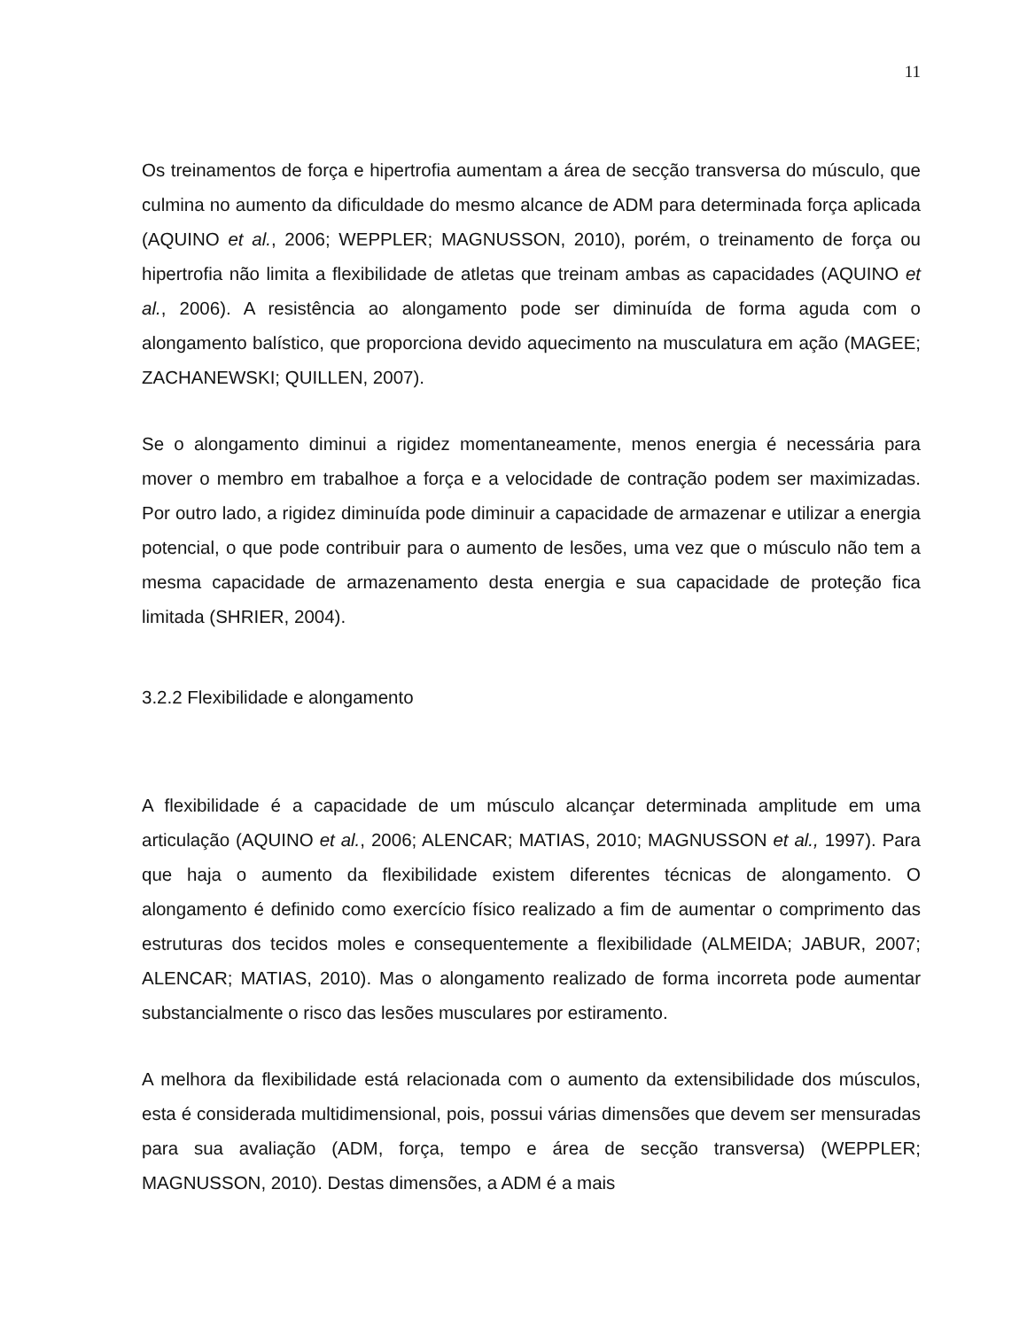11
Os treinamentos de força e hipertrofia aumentam a área de secção transversa do músculo, que culmina no aumento da dificuldade do mesmo alcance de ADM para determinada força aplicada (AQUINO et al., 2006; WEPPLER; MAGNUSSON, 2010), porém, o treinamento de força ou hipertrofia não limita a flexibilidade de atletas que treinam ambas as capacidades (AQUINO et al., 2006). A resistência ao alongamento pode ser diminuída de forma aguda com o alongamento balístico, que proporciona devido aquecimento na musculatura em ação (MAGEE; ZACHANEWSKI; QUILLEN, 2007).
Se o alongamento diminui a rigidez momentaneamente, menos energia é necessária para mover o membro em trabalhoe a força e a velocidade de contração podem ser maximizadas. Por outro lado, a rigidez diminuída pode diminuir a capacidade de armazenar e utilizar a energia potencial, o que pode contribuir para o aumento de lesões, uma vez que o músculo não tem a mesma capacidade de armazenamento desta energia e sua capacidade de proteção fica limitada (SHRIER, 2004).
3.2.2 Flexibilidade e alongamento
A flexibilidade é a capacidade de um músculo alcançar determinada amplitude em uma articulação (AQUINO et al., 2006; ALENCAR; MATIAS, 2010; MAGNUSSON et al., 1997). Para que haja o aumento da flexibilidade existem diferentes técnicas de alongamento. O alongamento é definido como exercício físico realizado a fim de aumentar o comprimento das estruturas dos tecidos moles e consequentemente a flexibilidade (ALMEIDA; JABUR, 2007; ALENCAR; MATIAS, 2010). Mas o alongamento realizado de forma incorreta pode aumentar substancialmente o risco das lesões musculares por estiramento.
A melhora da flexibilidade está relacionada com o aumento da extensibilidade dos músculos, esta é considerada multidimensional, pois, possui várias dimensões que devem ser mensuradas para sua avaliação (ADM, força, tempo e área de secção transversa) (WEPPLER; MAGNUSSON, 2010). Destas dimensões, a ADM é a mais